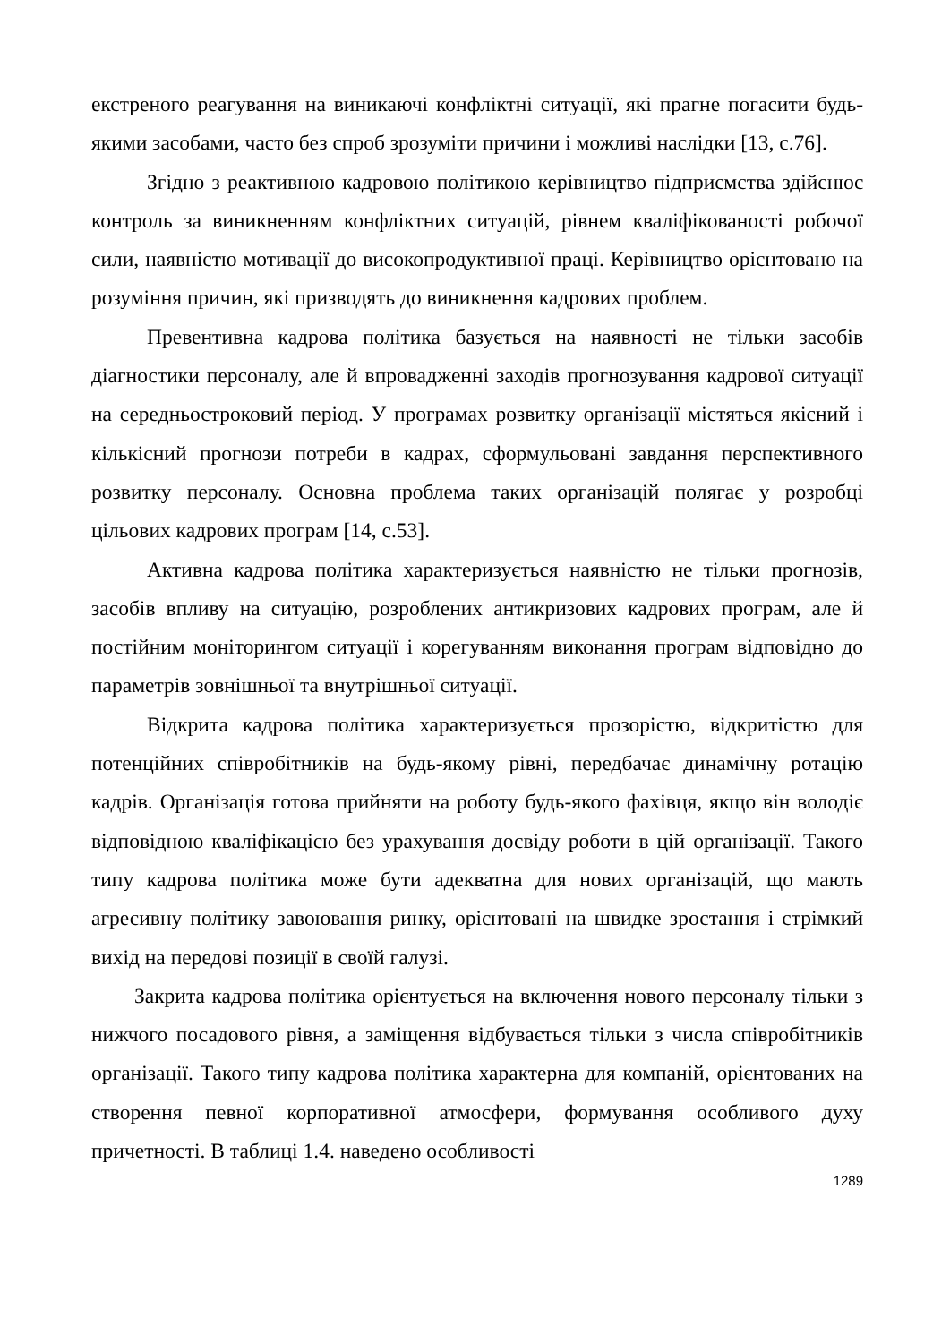екстреного реагування на виникаючі конфліктні ситуації, які прагне погасити будь-якими засобами, часто без спроб зрозуміти причини і можливі наслідки [13, с.76].
Згідно з реактивною кадровою політикою керівництво підприємства здійснює контроль за виникненням конфліктних ситуацій, рівнем кваліфікованості робочої сили, наявністю мотивації до високопродуктивної праці. Керівництво орієнтовано на розуміння причин, які призводять до виникнення кадрових проблем.
Превентивна кадрова політика базується на наявності не тільки засобів діагностики персоналу, але й впровадженні заходів прогнозування кадрової ситуації на середньостроковий період. У програмах розвитку організації містяться якісний і кількісний прогнози потреби в кадрах, сформульовані завдання перспективного розвитку персоналу. Основна проблема таких організацій полягає у розробці цільових кадрових програм [14, с.53].
Активна кадрова політика характеризується наявністю не тільки прогнозів, засобів впливу на ситуацію, розроблених антикризових кадрових програм, але й постійним моніторингом ситуації і корегуванням виконання програм відповідно до параметрів зовнішньої та внутрішньої ситуації.
Відкрита кадрова політика характеризується прозорістю, відкритістю для потенційних співробітників на будь-якому рівні, передбачає динамічну ротацію кадрів. Організація готова прийняти на роботу будь-якого фахівця, якщо він володіє відповідною кваліфікацією без урахування досвіду роботи в цій організації. Такого типу кадрова політика може бути адекватна для нових організацій, що мають агресивну політику завоювання ринку, орієнтовані на швидке зростання і стрімкий вихід на передові позиції в своїй галузі.
Закрита кадрова політика орієнтується на включення нового персоналу тільки з нижчого посадового рівня, а заміщення відбувається тільки з числа співробітників організації. Такого типу кадрова політика характерна для компаній, орієнтованих на створення певної корпоративної атмосфери, формування особливого духу причетності. В таблиці 1.4. наведено особливості
1289